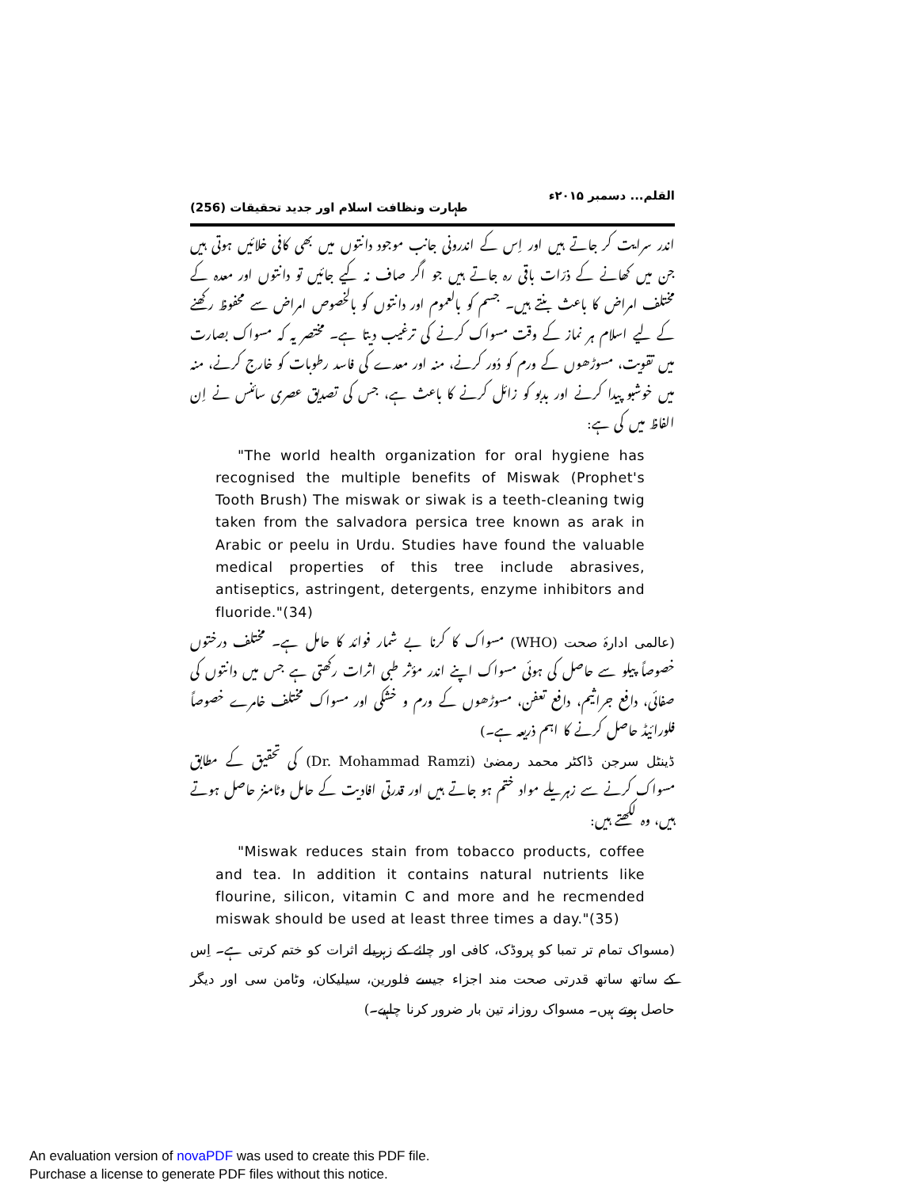القلم... دسمبر ۲۰۱۵ء طہارت ونظافت اسلام اور جدید تحقیقات (256)
اندر سرایت کر جاتے ہیں اور اِس کے اندرونی جانب موجود دانتوں میں بھی کافی خلائیں ہوتی ہیں جن میں کھانے کے ذرّات باقی رہ جاتے ہیں جو اگر صاف نہ کیے جائیں تو دانتوں اور معدہ کے مختلف امراض کا باعث بنتے ہیں۔ جسم کو بالعموم اور دانتوں کو بالخصوص امراض سے محفوظ رکھنے کے لیے اسلام ہر نماز کے وقت مسواک کرنے کی ترغیب دیتا ہے۔ مختصر یہ کہ مسواک بصارت میں تقویت، مسوڑھوں کے ورم کو دُور کرنے، منہ اور معدے کی فاسد رطوبات کو خارج کرنے، منہ میں خوشبو پیدا کرنے اور بدبو کو زائل کرنے کا باعث ہے، جس کی تصدیق عصری سائنس نے اِن الفاظ میں کی ہے:
"The world health organization for oral hygiene has recognised the multiple benefits of Miswak (Prophet's Tooth Brush) The miswak or siwak is a teeth-cleaning twig taken from the salvadora persica tree known as arak in Arabic or peelu in Urdu. Studies have found the valuable medical properties of this tree include abrasives, antiseptics, astringent, detergents, enzyme inhibitors and fluoride."(34)
(عالمی ادارۂ صحت (WHO) مسواک کا کرنا بے شمار فوائد کا حامل ہے۔ مختلف درختوں خصوصاً پیلو سے حاصل کی ہوئی مسواک اپنے اندر مؤثر طبی اثرات رکھتی ہے جس میں دانتوں کی صفائی، دافع جراثیم، دافع تعفن، مسوڑھوں کے ورم و خشکی اور مسواک مختلف خامرے خصوصاً فلورائیڈ حاصل کرنے کا اہم ذریعہ ہے۔)
ڈینٹل سرجن ڈاکٹر محمد رمضیٰ (Dr. Mohammad Ramzi) کی تحقیق کے مطابق مسواک کرنے سے زہریلے مواد ختم ہو جاتے ہیں اور قدرتی افادیت کے حامل وٹامنز حاصل ہوتے ہیں، وہ لکھتے ہیں:
"Miswak reduces stain from tobacco products, coffee and tea. In addition it contains natural nutrients like flourine, silicon, vitamin C and more and he recmended miswak should be used at least three times a day."(35)
(مسواک تمام تر تمبا کو پروڈک، کافی اور چائے کے زہریلے اثرات کو ختم کرتی ہے۔ اِس کے ساتھ ساتھ قدرتی صحت مند اجزاء جیسے فلورین، سیلیکان، وٹامن سی اور دیگر حاصل ہوتے ہیں۔ مسواک روزانہ تین بار ضرور کرنا چاہیے۔)
An evaluation version of novaPDF was used to create this PDF file.
Purchase a license to generate PDF files without this notice.